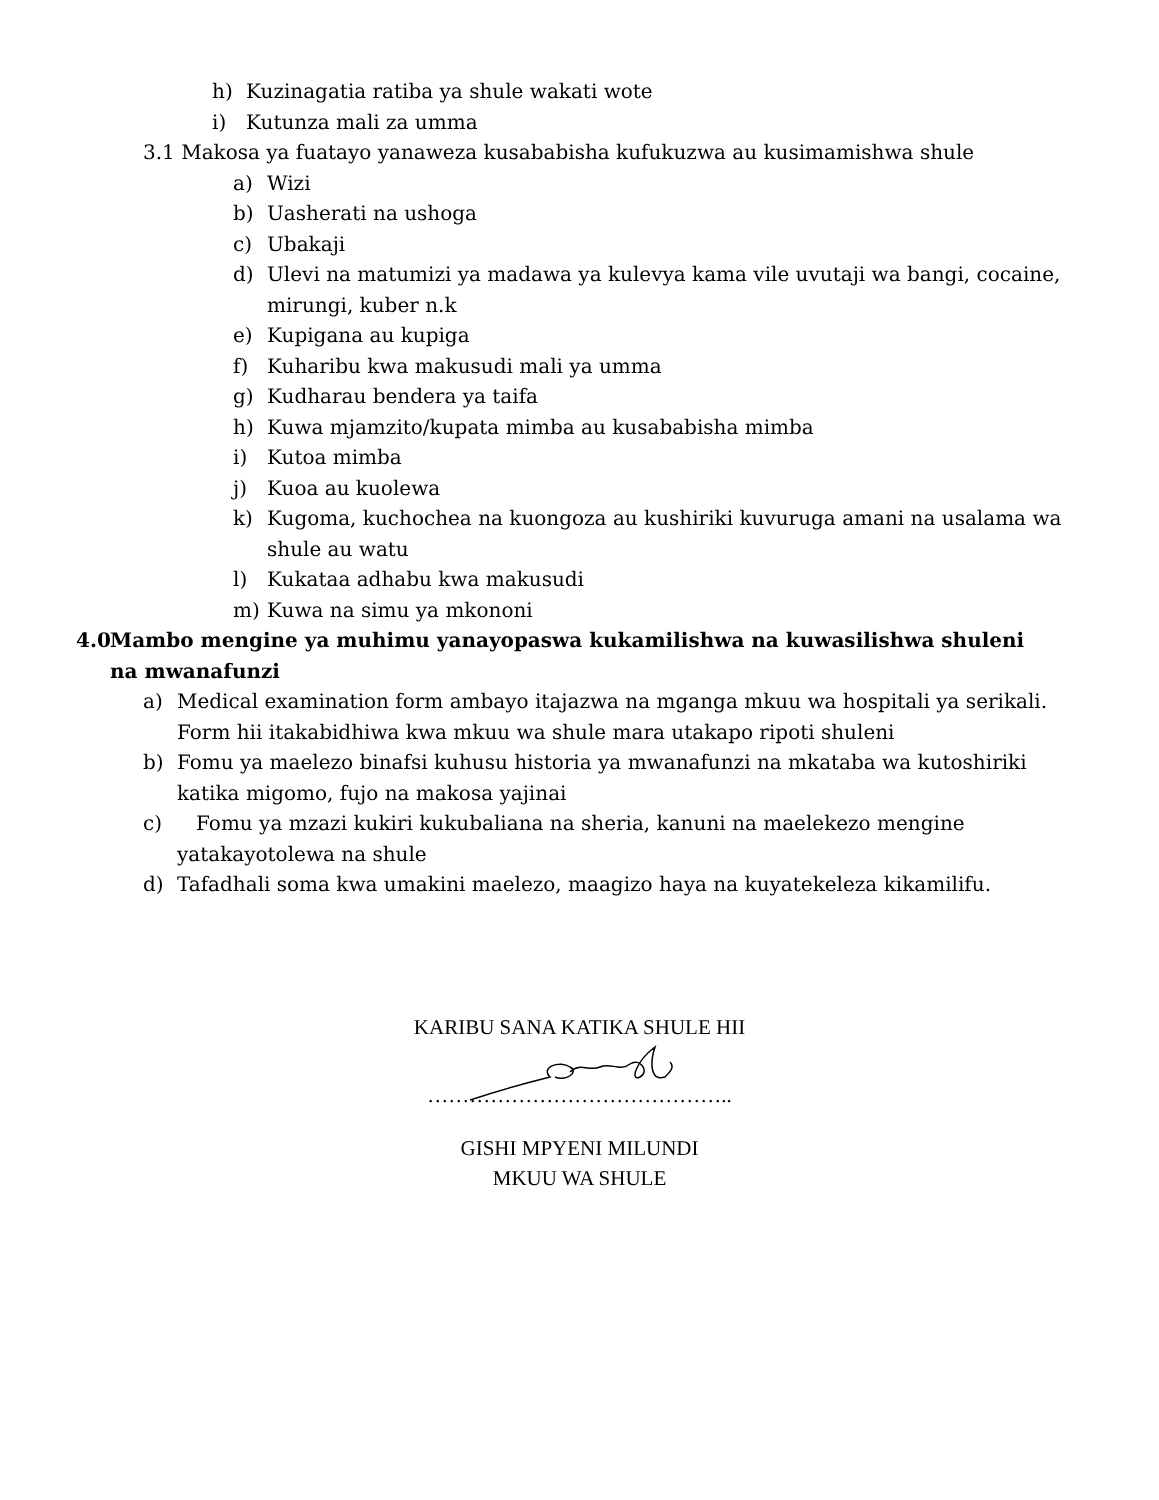h) Kuzinagatia ratiba ya shule wakati wote
i) Kutunza mali za umma
3.1 Makosa ya fuatayo yanaweza kusababisha kufukuzwa au kusimamishwa shule
a) Wizi
b) Uasherati na ushoga
c) Ubakaji
d) Ulevi na matumizi ya madawa ya kulevya kama vile uvutaji wa bangi, cocaine, mirungi, kuber n.k
e) Kupigana au kupiga
f) Kuharibu kwa makusudi mali ya umma
g) Kudharau bendera ya taifa
h) Kuwa mjamzito/kupata mimba au kusababisha mimba
i) Kutoa mimba
j) Kuoa au kuolewa
k) Kugoma, kuchochea na kuongoza au kushiriki kuvuruga amani na usalama wa shule au watu
l) Kukataa adhabu kwa makusudi
m) Kuwa na simu ya mkononi
4.0 Mambo mengine ya muhimu yanayopaswa kukamilishwa na kuwasilishwa shuleni na mwanafunzi
a) Medical examination form ambayo itajazwa na mganga mkuu wa hospitali ya serikali. Form hii itakabidhiwa kwa mkuu wa shule mara utakapo ripoti shuleni
b) Fomu ya maelezo binafsi kuhusu historia ya mwanafunzi na mkataba wa kutoshiriki katika migomo, fujo na makosa yajinai
c) Fomu ya mzazi kukiri kukubaliana na sheria, kanuni na maelekezo mengine yatakayotolewa na shule
d) Tafadhali soma kwa umakini maelezo, maagizo haya na kuyatekeleza kikamilifu.
KARIBU SANA KATIKA SHULE HII
……………………………………..
GISHI MPYENI MILUNDI
MKUU WA SHULE